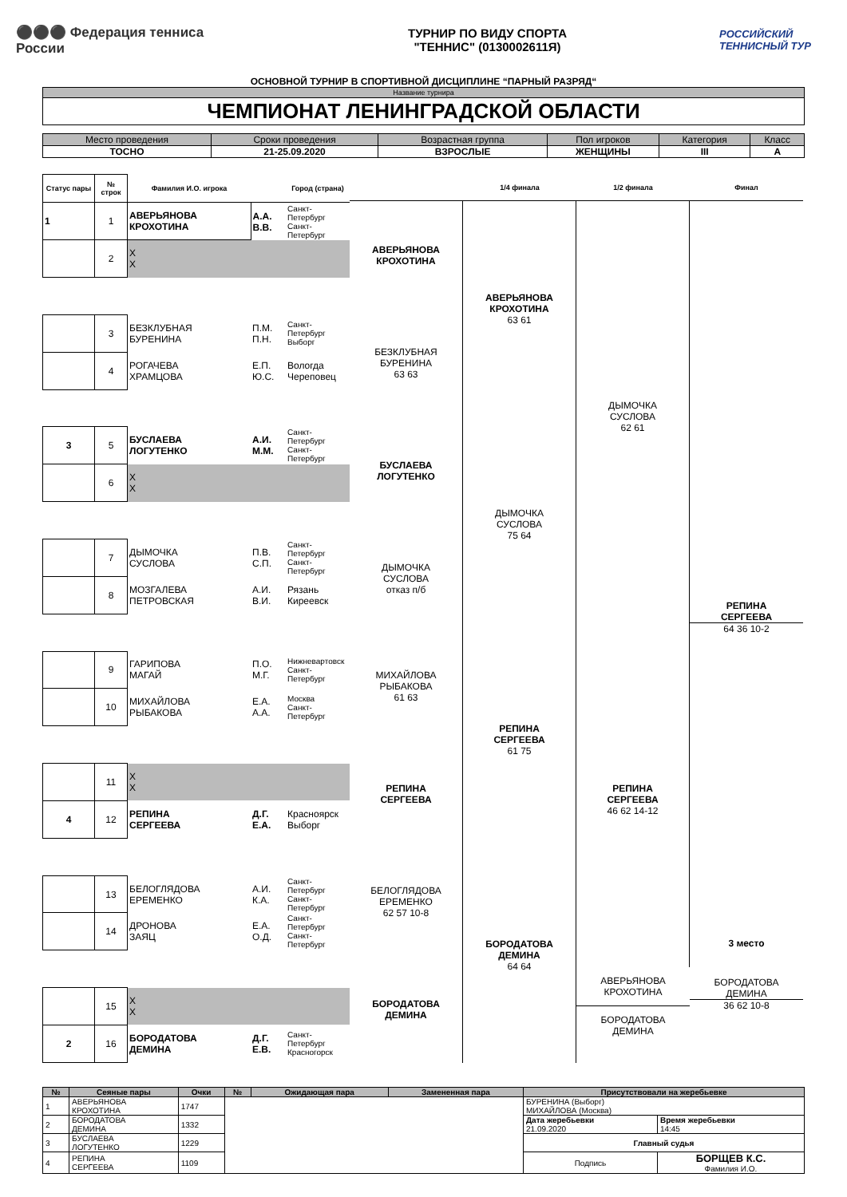⚫⚫⚫ Федерация тенниса России
ТУРНИР ПО ВИДУ СПОРТА
"ТЕННИС" (0130002611Я)
РОССИЙСКИЙ ТЕННИСНЫЙ ТУР
ОСНОВНОЙ ТУРНИР В СПОРТИВНОЙ ДИСЦИПЛИНЕ “ПАРНЫЙ РАЗРЯД“
| Название турнира |
| ЧЕМПИОНАТ ЛЕНИНГРАДСКОЙ ОБЛАСТИ |
| Место проведения | Сроки проведения | Возрастная группа | Пол игроков | Категория | Класс |
| --- | --- | --- | --- | --- | --- |
| ТОСНО | 21-25.09.2020 | ВЗРОСЛЫЕ | ЖЕНЩИНЫ | III | A |
| Статус пары | № строк | Фамилия И.О. игрока | | Город (страна) |
| --- | --- | --- | --- | --- |
| 1 | 1 | АВЕРЬЯНОВА КРОХОТИНА | А.А. В.В. | Санкт-Петербург Санкт-Петербург |
| | 2 | X X | | |
| | 3 | БЕЗКЛУБНАЯ БУРЕНИНА | П.М. П.Н. | Санкт-Петербург Выборг |
| | 4 | РОГАЧЕВА ХРАМЦОВА | Е.П. Ю.С. | Вологда Череповец |
| 3 | 5 | БУСЛАЕВА ЛОГУТЕНКО | А.И. М.М. | Санкт-Петербург Санкт-Петербург |
| | 6 | X X | | |
| | 7 | ДЫМОЧКА СУСЛОВА | П.В. С.П. | Санкт-Петербург Санкт-Петербург |
| | 8 | МОЗГАЛЕВА ПЕТРОВСКАЯ | А.И. В.И. | Рязань Киреевск |
| | 9 | ГАРИПОВА МАГАЙ | П.О. М.Г. | Нижневартовск Санкт-Петербург |
| | 10 | МИХАЙЛОВА РЫБАКОВА | Е.А. А.А. | Москва Санкт-Петербург |
| | 11 | X X | | |
| 4 | 12 | РЕПИНА СЕРГЕЕВА | Д.Г. Е.А. | Красноярск Выборг |
| | 13 | БЕЛОГЛЯДОВА ЕРЕМЕНКО | А.И. К.А. | Санкт-Петербург Санкт-Петербург |
| | 14 | ДРОНОВА ЗАЯЦ | Е.А. О.Д. | Санкт-Петербург Санкт-Петербург |
| | 15 | X X | | |
| 2 | 16 | БОРОДАТОВА ДЕМИНА | Д.Г. Е.В. | Санкт-Петербург Красногорск |
АВЕРЬЯНОВА
КРОХОТИНА
БЕЗКЛУБНАЯ
БУРЕНИНА
63 63
БУСЛАЕВА
ЛОГУТЕНКО
ДЫМОЧКА
СУСЛОВА
отказ п/б
МИХАЙЛОВА
РЫБАКОВА
61 63
РЕПИНА
СЕРГЕЕВА
БЕЛОГЛЯДОВА
ЕРЕМЕНКО
62 57 10-8
БОРОДАТОВА
ДЕМИНА
1/4 финала
АВЕРЬЯНОВА
КРОХОТИНА
63 61
ДЫМОЧКА
СУСЛОВА
75 64
РЕПИНА
СЕРГЕЕВА
61 75
БОРОДАТОВА
ДЕМИНА
64 64
1/2 финала
ДЫМОЧКА
СУСЛОВА
62 61
РЕПИНА
СЕРГЕЕВА
46 62 14-12
АВЕРЬЯНОВА
КРОХОТИНА
БОРОДАТОВА
ДЕМИНА
Финал
РЕПИНА
СЕРГЕЕВА
64 36 10-2
3 место
БОРОДАТОВА
ДЕМИНА
36 62 10-8
| № | Сеяные пары | Очки | № | Ожидающая пара | Замененная пара | Присутствовали на жеребьевке | |
| --- | --- | --- | --- | --- | --- | --- | --- |
| 1 | АВЕРЬЯНОВА КРОХОТИНА | 1747 | | | | БУРЕНИНА (Выборг) МИХАЙЛОВА (Москва) | |
| 2 | БОРОДАТОВА ДЕМИНА | 1332 | | | | Дата жеребьевки 21.09.2020 | Время жеребьевки 14:45 |
| 3 | БУСЛАЕВА ЛОГУТЕНКО | 1229 | | | | Главный судья | |
| 4 | РЕПИНА СЕРГЕЕВА | 1109 | | | | Подпись | БОРЩЕВ К.С. Фамилия И.О. |